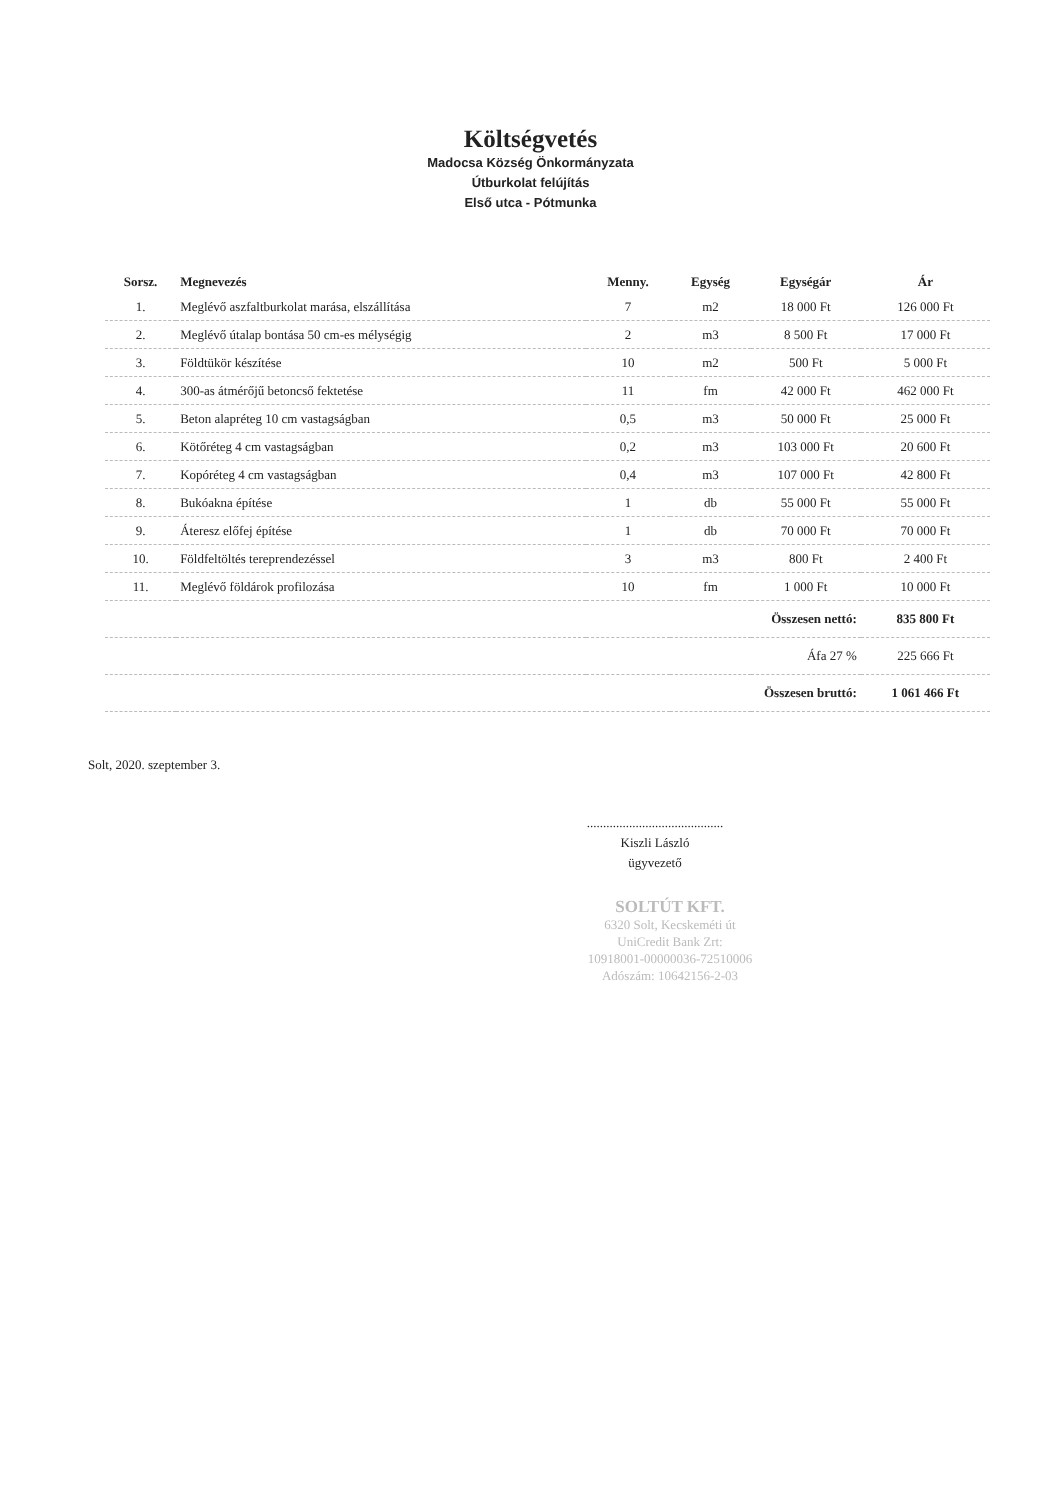Költségvetés
Madocsa Község Önkormányzata
Útburkolat felújítás
Első utca - Pótmunka
| Sorsz. | Megnevezés | Menny. | Egység | Egységár | Ár |
| --- | --- | --- | --- | --- | --- |
| 1. | Meglévő aszfaltburkolat marása, elszállítása | 7 | m2 | 18 000 Ft | 126 000 Ft |
| 2. | Meglévő útalap bontása 50 cm-es mélységig | 2 | m3 | 8 500 Ft | 17 000 Ft |
| 3. | Földtükör készítése | 10 | m2 | 500 Ft | 5 000 Ft |
| 4. | 300-as átmérőjű betoncső fektetése | 11 | fm | 42 000 Ft | 462 000 Ft |
| 5. | Beton alapréteg 10 cm vastagságban | 0,5 | m3 | 50 000 Ft | 25 000 Ft |
| 6. | Kötőréteg 4 cm vastagságban | 0,2 | m3 | 103 000 Ft | 20 600 Ft |
| 7. | Kopóréteg 4 cm vastagságban | 0,4 | m3 | 107 000 Ft | 42 800 Ft |
| 8. | Bukóakna építése | 1 | db | 55 000 Ft | 55 000 Ft |
| 9. | Áteresz előfej építése | 1 | db | 70 000 Ft | 70 000 Ft |
| 10. | Földfeltöltés tereprendezéssel | 3 | m3 | 800 Ft | 2 400 Ft |
| 11. | Meglévő földárok profilozása | 10 | fm | 1 000 Ft | 10 000 Ft |
| Összesen nettó: | | | | | 835 800 Ft |
| Áfa 27 % | | | | | 225 666 Ft |
| Összesen bruttó: | | | | | 1 061 466 Ft |
Solt, 2020. szeptember 3.
..........................................
Kiszli László
ügyvezető
SOLTÚT KFT.
6320 Solt, Kecskeméti út
UniCredit Bank Zrt:
10918001-00000036-72510006
Adószám: 10642156-2-03